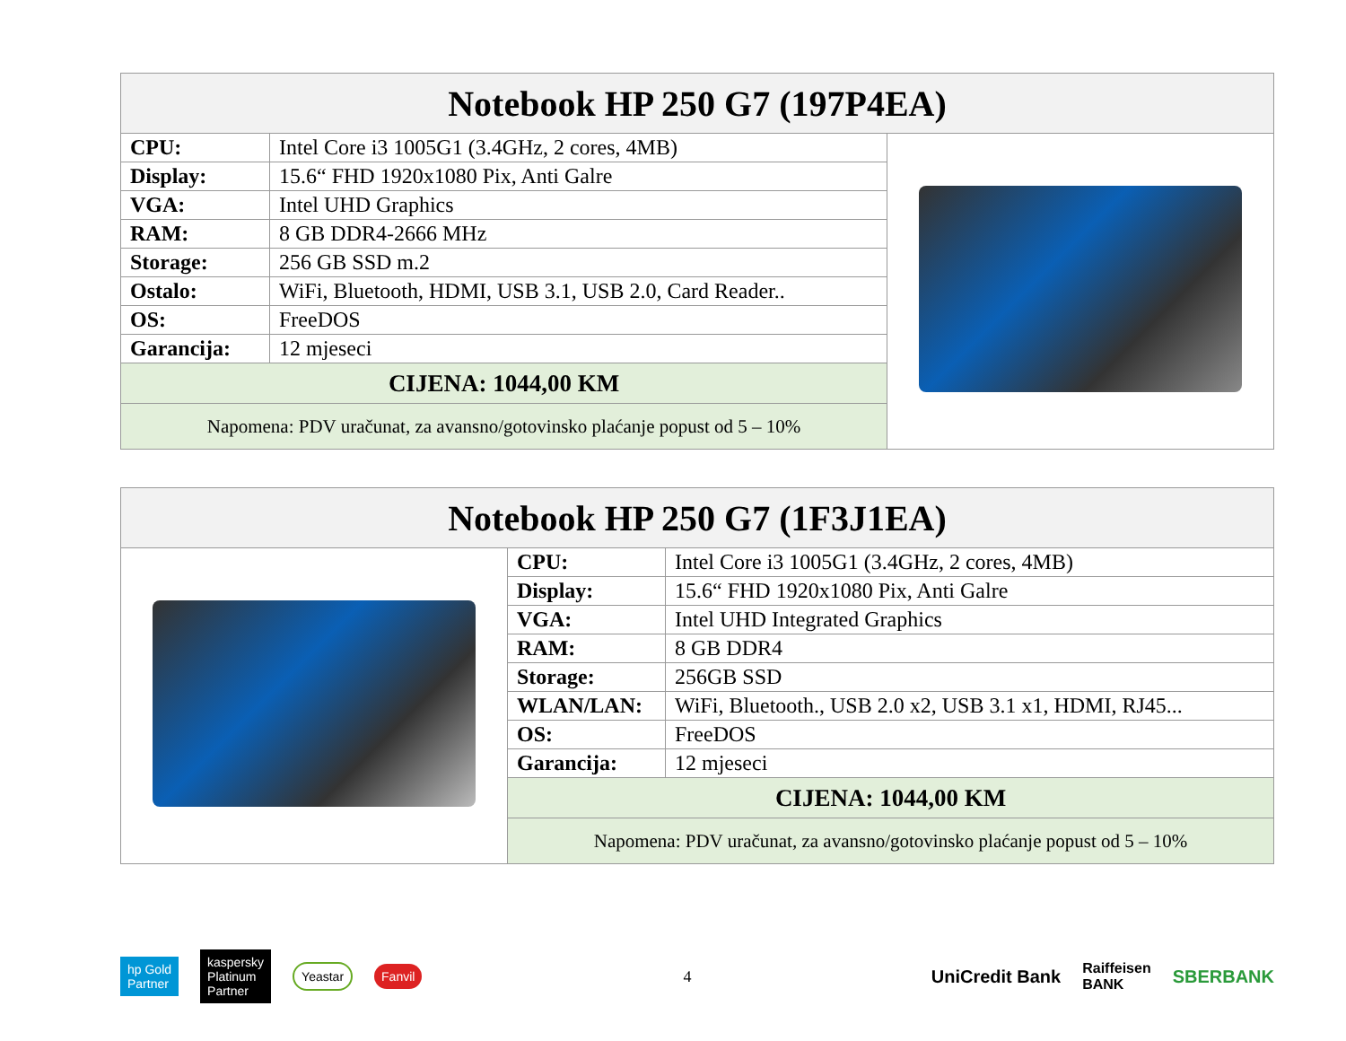| Notebook HP 250 G7 (197P4EA) | | |
| --- | --- | --- |
| CPU: | Intel Core i3 1005G1 (3.4GHz, 2 cores, 4MB) | |
| Display: | 15.6“ FHD 1920x1080 Pix, Anti Galre | |
| VGA: | Intel UHD Graphics | |
| RAM: | 8 GB DDR4-2666 MHz | |
| Storage: | 256 GB SSD m.2 | |
| Ostalo: | WiFi, Bluetooth, HDMI, USB 3.1, USB 2.0, Card Reader.. | |
| OS: | FreeDOS | |
| Garancija: | 12 mjeseci | |
| CIJENA: 1044,00 KM | | |
| Napomena: PDV uračunat, za avansno/gotovinsko plaćanje popust od 5 – 10% | | |
| Notebook HP 250 G7 (1F3J1EA) | | |
| --- | --- | --- |
| | CPU: | Intel Core i3 1005G1 (3.4GHz, 2 cores, 4MB) |
| | Display: | 15.6“ FHD 1920x1080 Pix, Anti Galre |
| | VGA: | Intel UHD Integrated Graphics |
| | RAM: | 8 GB DDR4 |
| | Storage: | 256GB SSD |
| | WLAN/LAN: | WiFi, Bluetooth., USB 2.0 x2, USB 3.1 x1, HDMI, RJ45... |
| | OS: | FreeDOS |
| | Garancija: | 12 mjeseci |
| | CIJENA: 1044,00 KM | |
| | Napomena: PDV uračunat, za avansno/gotovinsko plaćanje popust od 5 – 10% | |
hp Gold
Partner
kaspersky
Platinum
Partner
Yeastar Fanvil
4
UniCredit Bank Raiffeisen
BANK SBERBANK